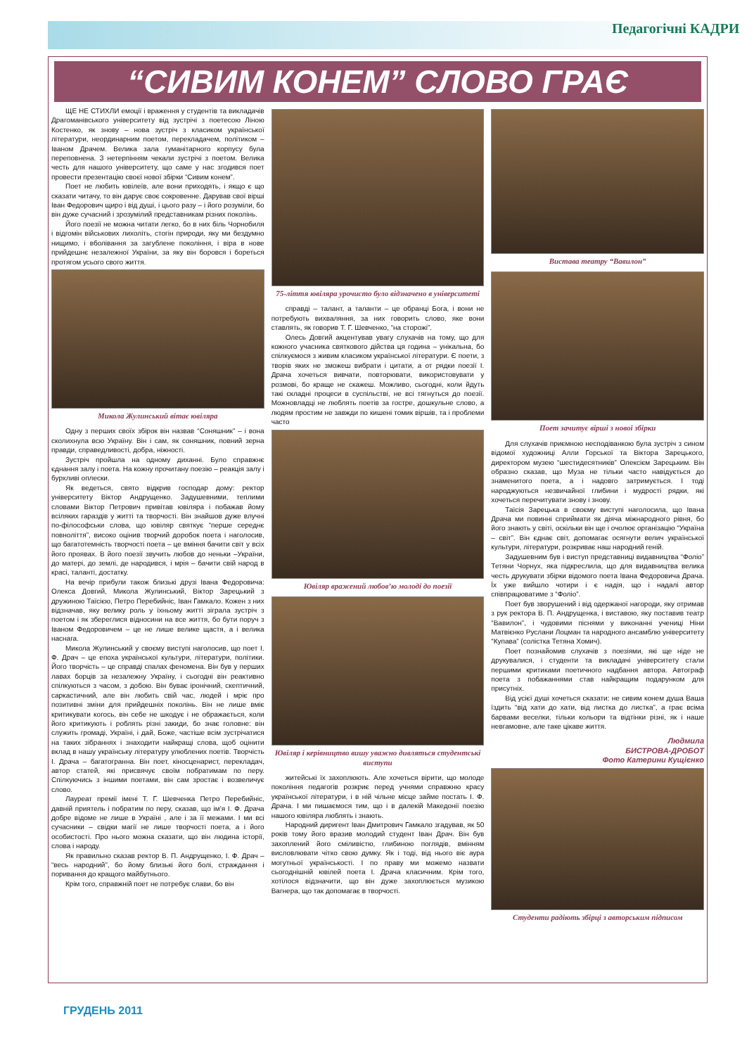Педагогічні КАДРИ
“СИВИМ КОНЕМ” СЛОВО ГРАЄ
ЩЕ НЕ СТИХЛИ емоції і враження у студентів та викладачів Драгоманівського університету від зустрічі з поетесою Ліною Костенко, як знову – нова зустріч з класиком української літератури, неординарним поетом, перекладачем, політиком – Іваном Драчем. Велика зала гуманітарного корпусу була переповнена. З нетерпінням чекали зустрічі з поетом. Велика честь для нашого університету, що саме у нас згодився поет провести презентацію своєї нової збірки “Сивим конем”.
Поет не любить ювілеїв, але вони приходять, і якщо є що сказати читачу, то він дарує своє сокровенне. Дарував свої вірші Іван Федорович щиро і від душі, і цього разу – і його розуміли, бо він дуже сучасний і зрозумілий представникам різних поколінь.
Його поезії не можна читати легко, бо в них біль Чорнобиля і відгомін військових лихоліть, стогін природи, яку ми бездумно нищимо, і вболівання за загублене покоління, і віра в нове прийдешнє незалежної України, за яку він боровся і бореться протягом усього свого життя.
Микола Жулинський вітає ювіляра
Одну з перших своїх збірок він назвав “Соняшник” – і вона сколихнула всю Україну. Він і сам, як соняшник, повний зерна правди, справедливості, добра, ніжності.
Зустріч пройшла на одному диханні. Було справжнє єднання залу і поета. На кожну прочитану поезію – реакція залу і бурхливі оплески.
Як ведеться, свято відкрив господар дому: ректор університету Віктор Андрущенко. Задушевними, теплими словами Віктор Петрович привітав ювіляра і побажав йому всіляких гараздів у житті та творчості. Він знайшов дуже влучні по-філософськи слова, що ювіляр святкує “перше середнє повноліття”, високо оцінив творчий доробок поета і наголосив, що багатотемність творчості поета – це вміння бачити світ у всіх його проявах. В його поезії звучить любов до неньки –України, до матері, до землі, де народився, і мрія – бачити свій народ в красі, таланті, достатку.
На вечір прибули також близькі друзі Івана Федоровича: Олекса Довгий, Микола Жулинський, Віктор Зарецький з дружиною Таїсією, Петро Перебийніс, Іван Гамкало. Кожен з них відзначав, яку велику роль у їхньому житті зіграла зустріч з поетом і як збереглися відносини на все життя, бо бути поруч з Іваном Федоровичем – це не лише велике щастя, а і велика наснага.
Микола Жулинський у своєму виступі наголосив, що поет І. Ф. Драч – це епоха української культури, літератури, політики. Його творчість – це справді спалах феномена. Він був у перших лавах борців за незалежну Україну, і сьогодні він реактивно спілкуються з часом, з добою. Він буває іронічний, скептичний, саркастичний, але він любить свій час, людей і мріє про позитивні зміни для прийдешніх поколінь. Він не лише вміє критикувати когось, він себе не шкодує і не ображається, коли його критикують і роблять різні закиди, бо знає головне: він служить громаді, Україні, і дай, Боже, частіше всім зустрічатися на таких зібраннях і знаходити найкращі слова, щоб оцінити вклад в нашу українську літературу улюблених поетів. Творчість І. Драча – багатогранна. Він поет, кіносценарист, перекладач, автор статей, які присвячує своїм побратимам по перу. Спілкуючись з іншими поетами, він сам зростає і возвеличує слово.
Лауреат премії імені Т. Г. Шевченка Петро Перебийніс, давній приятель і побратим по перу, сказав, що ім’я І. Ф. Драча добре відоме не лише в Україні , але і за її межами. І ми всі сучасники – свідки магії не лише творчості поета, а і його особистості. Про нього можна сказати, що він людина історії, слова і народу.
Як правильно сказав ректор В. П. Андрущенко, І. Ф. Драч – “весь народний”, бо йому близькі його болі, страждання і поривання до кращого майбутнього.
Крім того, справжній поет не потребує слави, бо він
75-ліття ювіляра урочисто було відзначено в університеті
справді – талант, а таланти – це обранці Бога, і вони не потребують вихваляння, за них говорить слово, яке вони ставлять, як говорив Т. Г. Шевченко, “на сторожі”.
Олесь Довгий акцентував увагу слухачів на тому, що для кожного учасника святкового дійства ця година – унікальна, бо спілкуємося з живим класиком української літератури. Є поети, з творів яких не зможеш вибрати і цитати, а от рядки поезії І. Драча хочеться вивчати, повторювати, використовувати у розмові, бо краще не скажеш. Можливо, сьогодні, коли йдуть такі складні процеси в суспільстві, не всі тягнуться до поезії. Можновладці не люблять поетів за гостре, дошкульне слово, а людям простим не завжди по кишені томик віршів, та і проблеми часто
Ювіляр вражений любов’ю молоді до поезії
Ювіляр і керівництво вишу уважно дивляться студентські виступи
житейські їх захоплюють. Але хочеться вірити, що молоде покоління педагогів розкриє перед учнями справжню красу української літератури, і в ній чільне місце займе постать І. Ф. Драча. І ми пишаємося тим, що і в далекій Македонії поезію нашого ювіляра люблять і знають.
Народний диригент Іван Дмитрович Гамкало згадував, як 50 років тому його вразив молодий студент Іван Драч. Він був захоплений його сміливістю, глибиною поглядів, вмінням висловлювати чітко свою думку. Як і тоді, від нього віє аура могутньої українськості. І по праву ми можемо назвати сьогоднішній ювілей поета І. Драча класичним. Крім того, хотілося відзначити, що він дуже захоплюється музикою Вагнера, що так допомагає в творчості.
Вистава театру “Вавилон”
Поет зачитує вірші з нової збірки
Для слухачів приємною несподіванкою була зустріч з сином відомої художниці Алли Горської та Віктора Зарецького, директором музею “шестидесятників” Олексієм Зарецьким. Він образно сказав, що Муза не тільки часто навідується до знаменитого поета, а і надовго затримується. І тоді народжуються незвичайної глибини і мудрості рядки, які хочеться перечитувати знову і знову.
Таїсія Зарецька в своєму виступі наголосила, що Івана Драча ми повинні сприймати як діяча міжнародного рівня, бо його знають у світі, оскільки він ще і очолює організацію “Україна – світ”. Він єднає світ, допомагає осягнути велич української культури, літератури, розкриває наш народний геній.
Задушевним був і виступ представниці видавництва “Фоліо” Тетяни Чорнух, яка підкреслила, що для видавництва велика честь друкувати збірки відомого поета Івана Федоровича Драча. Їх уже вийшло чотири і є надія, що і надалі автор співпрацюватиме з “Фоліо”.
Поет був зворушений і від одержаної нагороди, яку отримав з рук ректора В. П. Андрущенка, і виставою, яку поставив театр “Вавилон”, і чудовими піснями у виконанні учениці Ніни Матвієнко Руслани Лоцман та народного ансамблю університету “Купава” (солістка Тетяна Хомич).
Поет познайомив слухачів з поезіями, які ще ніде не друкувалися, і студенти та викладачі університету стали першими критиками поетичного надбання автора. Автограф поета з побажаннями став найкращим подарунком для присутніх.
Від усієї душі хочеться сказати: не сивим конем душа Ваша їздить “від хати до хати, від листка до листка”, а грає всіма барвами веселки, тільки кольори та відтінки різні, як і наше невгамовне, але таке цікаве життя.
Людмила
БИСТРОВА-ДРОБОТ
Фото Катерини Кущієнко
Студенти радіють збірці з авторським підписом
ГРУДЕНЬ 2011